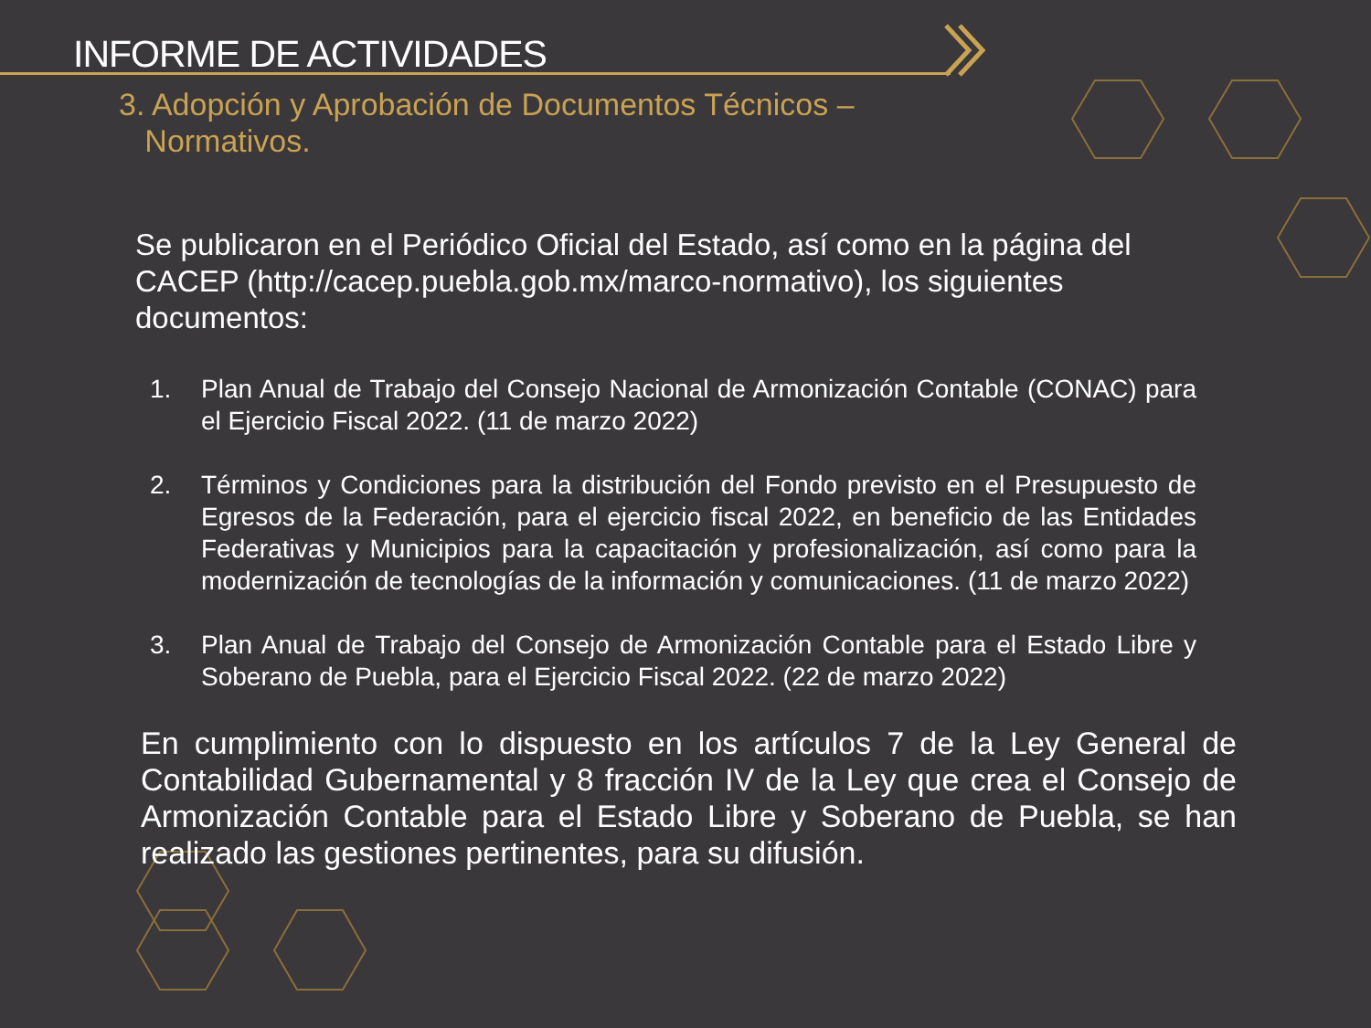INFORME DE ACTIVIDADES
3. Adopción y Aprobación de Documentos Técnicos –
Normativos.
Se publicaron en el Periódico Oficial del Estado, así como en la página del CACEP (http://cacep.puebla.gob.mx/marco-normativo), los siguientes documentos:
1. Plan Anual de Trabajo del Consejo Nacional de Armonización Contable (CONAC) para el Ejercicio Fiscal 2022. (11 de marzo 2022)
2. Términos y Condiciones para la distribución del Fondo previsto en el Presupuesto de Egresos de la Federación, para el ejercicio fiscal 2022, en beneficio de las Entidades Federativas y Municipios para la capacitación y profesionalización, así como para la modernización de tecnologías de la información y comunicaciones. (11 de marzo 2022)
3. Plan Anual de Trabajo del Consejo de Armonización Contable para el Estado Libre y Soberano de Puebla, para el Ejercicio Fiscal 2022. (22 de marzo 2022)
En cumplimiento con lo dispuesto en los artículos 7 de la Ley General de Contabilidad Gubernamental y 8 fracción IV de la Ley que crea el Consejo de Armonización Contable para el Estado Libre y Soberano de Puebla, se han realizado las gestiones pertinentes, para su difusión.